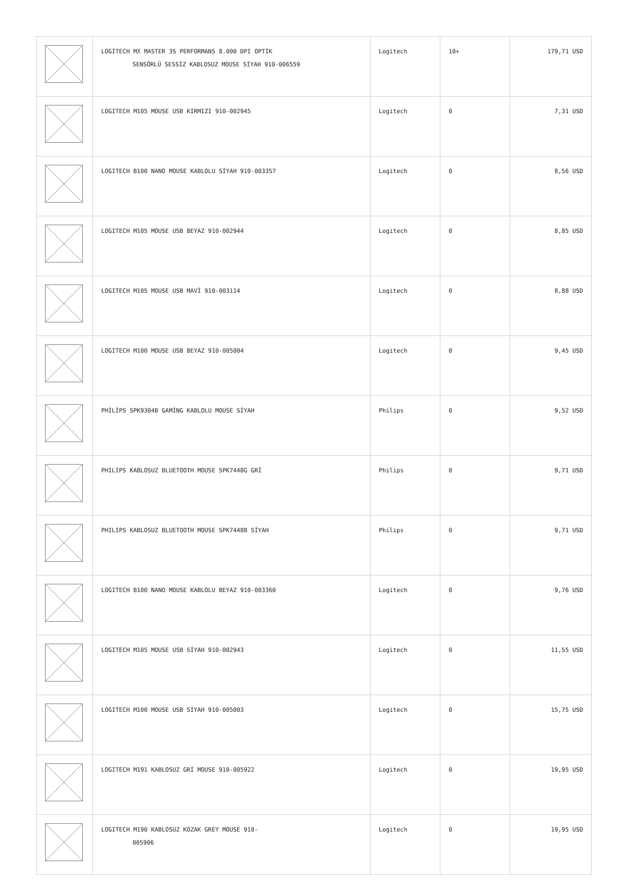| | LOGİTECH MX MASTER 3S PERFORMANS 8.000 DPI OPTİK SENSÖRLÜ SESSİZ KABLOSUZ MOUSE SİYAH 910-006559 | Logitech | 10+ | 179,71 USD |
| | LOGITECH M105 MOUSE USB KIRMIZI 910-002945 | Logitech | 0 | 7,31 USD |
| | LOGITECH B100 NANO MOUSE KABLOLU SİYAH 910-003357 | Logitech | 0 | 8,56 USD |
| | LOGITECH M105 MOUSE USB BEYAZ 910-002944 | Logitech | 0 | 8,85 USD |
| | LOGITECH M105 MOUSE USB MAVİ 910-003114 | Logitech | 0 | 8,88 USD |
| | LOGITECH M100 MOUSE USB BEYAZ 910-005004 | Logitech | 0 | 9,45 USD |
| | PHİLİPS SPK9304B GAMİNG KABLOLU MOUSE SİYAH | Philips | 0 | 9,52 USD |
| | PHILIPS KABLOSUZ BLUETOOTH MOUSE SPK7448G GRİ | Philips | 0 | 9,71 USD |
| | PHILIPS KABLOSUZ BLUETOOTH MOUSE SPK7448B SİYAH | Philips | 0 | 9,71 USD |
| | LOGITECH B100 NANO MOUSE KABLOLU BEYAZ 910-003360 | Logitech | 0 | 9,76 USD |
| | LOGITECH M105 MOUSE USB SİYAH 910-002943 | Logitech | 0 | 11,55 USD |
| | LOGITECH M100 MOUSE USB SİYAH 910-005003 | Logitech | 0 | 15,75 USD |
| | LOGITECH M191 KABLOSUZ GRİ MOUSE 910-005922 | Logitech | 0 | 19,95 USD |
| | LOGITECH M190 KABLOSUZ KOZAK GREY MOUSE 910- 005906 | Logitech | 0 | 19,95 USD |